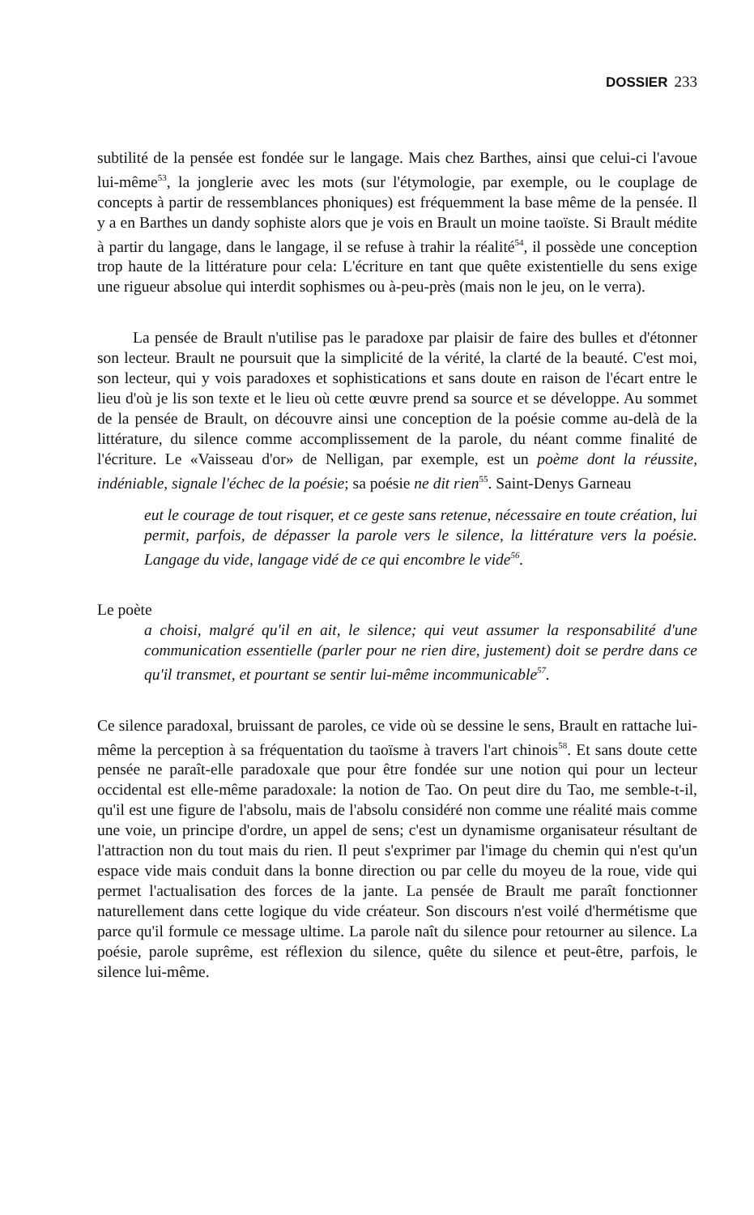DOSSIER 233
subtilité de la pensée est fondée sur le langage. Mais chez Barthes, ainsi que celui-ci l'avoue lui-même<sup>53</sup>, la jonglerie avec les mots (sur l'étymologie, par exemple, ou le couplage de concepts à partir de ressemblances phoniques) est fréquemment la base même de la pensée. Il y a en Barthes un dandy sophiste alors que je vois en Brault un moine taoïste. Si Brault médite à partir du langage, dans le langage, il se refuse à trahir la réalité<sup>54</sup>, il possède une conception trop haute de la littérature pour cela: L'écriture en tant que quête existentielle du sens exige une rigueur absolue qui interdit sophismes ou à-peu-près (mais non le jeu, on le verra).
La pensée de Brault n'utilise pas le paradoxe par plaisir de faire des bulles et d'étonner son lecteur. Brault ne poursuit que la simplicité de la vérité, la clarté de la beauté. C'est moi, son lecteur, qui y vois paradoxes et sophistications et sans doute en raison de l'écart entre le lieu d'où je lis son texte et le lieu où cette œuvre prend sa source et se développe. Au sommet de la pensée de Brault, on découvre ainsi une conception de la poésie comme au-delà de la littérature, du silence comme accomplissement de la parole, du néant comme finalité de l'écriture. Le «Vaisseau d'or» de Nelligan, par exemple, est un poème dont la réussite, indéniable, signale l'échec de la poésie; sa poésie ne dit rien<sup>55</sup>. Saint-Denys Garneau
eut le courage de tout risquer, et ce geste sans retenue, nécessaire en toute création, lui permit, parfois, de dépasser la parole vers le silence, la littérature vers la poésie. Langage du vide, langage vidé de ce qui encombre le vide<sup>56</sup>.
Le poète
a choisi, malgré qu'il en ait, le silence; qui veut assumer la responsabilité d'une communication essentielle (parler pour ne rien dire, justement) doit se perdre dans ce qu'il transmet, et pourtant se sentir lui-même incommunicable<sup>57</sup>.
Ce silence paradoxal, bruissant de paroles, ce vide où se dessine le sens, Brault en rattache lui-même la perception à sa fréquentation du taoïsme à travers l'art chinois<sup>58</sup>. Et sans doute cette pensée ne paraît-elle paradoxale que pour être fondée sur une notion qui pour un lecteur occidental est elle-même paradoxale: la notion de Tao. On peut dire du Tao, me semble-t-il, qu'il est une figure de l'absolu, mais de l'absolu considéré non comme une réalité mais comme une voie, un principe d'ordre, un appel de sens; c'est un dynamisme organisateur résultant de l'attraction non du tout mais du rien. Il peut s'exprimer par l'image du chemin qui n'est qu'un espace vide mais conduit dans la bonne direction ou par celle du moyeu de la roue, vide qui permet l'actualisation des forces de la jante. La pensée de Brault me paraît fonctionner naturellement dans cette logique du vide créateur. Son discours n'est voilé d'hermétisme que parce qu'il formule ce message ultime. La parole naît du silence pour retourner au silence. La poésie, parole suprême, est réflexion du silence, quête du silence et peut-être, parfois, le silence lui-même.